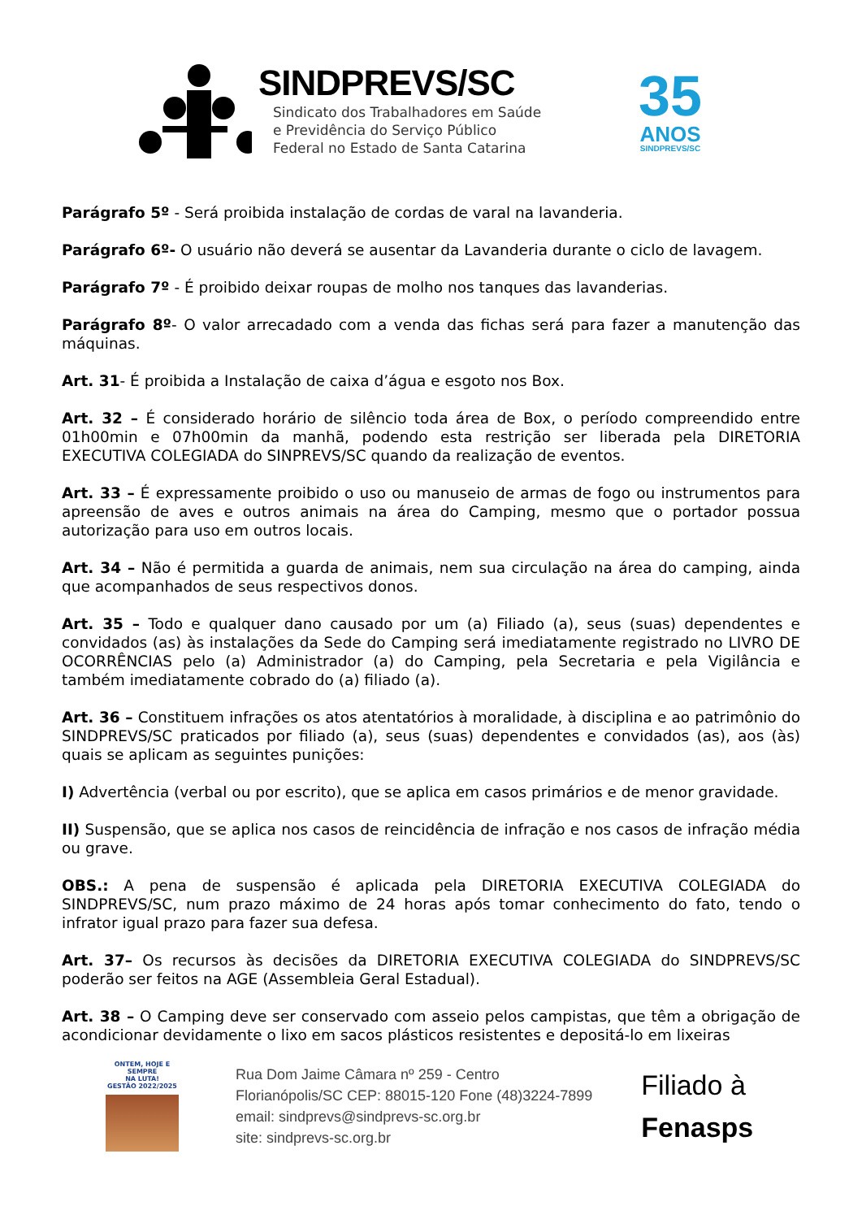SINDPREVS/SC
Sindicato dos Trabalhadores em Saúde
e Previdência do Serviço Público
Federal no Estado de Santa Catarina
35
ANOS
SINDPREVS/SC
Parágrafo 5º - Será proibida instalação de cordas de varal na lavanderia.
Parágrafo 6º- O usuário não deverá se ausentar da Lavanderia durante o ciclo de lavagem.
Parágrafo 7º - É proibido deixar roupas de molho nos tanques das lavanderias.
Parágrafo 8º- O valor arrecadado com a venda das fichas será para fazer a manutenção das máquinas.
Art. 31- É proibida a Instalação de caixa d’água e esgoto nos Box.
Art. 32 – É considerado horário de silêncio toda área de Box, o período compreendido entre 01h00min e 07h00min da manhã, podendo esta restrição ser liberada pela DIRETORIA EXECUTIVA COLEGIADA do SINPREVS/SC quando da realização de eventos.
Art. 33 – É expressamente proibido o uso ou manuseio de armas de fogo ou instrumentos para apreensão de aves e outros animais na área do Camping, mesmo que o portador possua autorização para uso em outros locais.
Art. 34 – Não é permitida a guarda de animais, nem sua circulação na área do camping, ainda que acompanhados de seus respectivos donos.
Art. 35 – Todo e qualquer dano causado por um (a) Filiado (a), seus (suas) dependentes e convidados (as) às instalações da Sede do Camping será imediatamente registrado no LIVRO DE OCORRÊNCIAS pelo (a) Administrador (a) do Camping, pela Secretaria e pela Vigilância e também imediatamente cobrado do (a) filiado (a).
Art. 36 – Constituem infrações os atos atentatórios à moralidade, à disciplina e ao patrimônio do SINDPREVS/SC praticados por filiado (a), seus (suas) dependentes e convidados (as), aos (às) quais se aplicam as seguintes punições:
I) Advertência (verbal ou por escrito), que se aplica em casos primários e de menor gravidade.
II) Suspensão, que se aplica nos casos de reincidência de infração e nos casos de infração média ou grave.
OBS.: A pena de suspensão é aplicada pela DIRETORIA EXECUTIVA COLEGIADA do SINDPREVS/SC, num prazo máximo de 24 horas após tomar conhecimento do fato, tendo o infrator igual prazo para fazer sua defesa.
Art. 37– Os recursos às decisões da DIRETORIA EXECUTIVA COLEGIADA do SINDPREVS/SC poderão ser feitos na AGE (Assembleia Geral Estadual).
Art. 38 – O Camping deve ser conservado com asseio pelos campistas, que têm a obrigação de acondicionar devidamente o lixo em sacos plásticos resistentes e depositá-lo em lixeiras
ONTEM, HOJE E SEMPRE
NA LUTA!
GESTÃO 2022/2025
Rua Dom Jaime Câmara nº 259 - Centro
Florianópolis/SC CEP: 88015-120 Fone (48)3224-7899
email: sindprevs@sindprevs-sc.org.br
site: sindprevs-sc.org.br
Filiado à
Fenasps